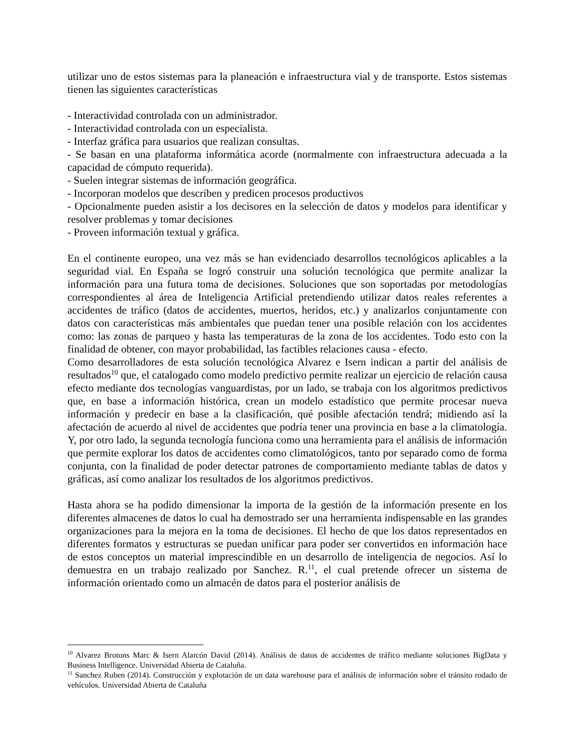utilizar uno de estos sistemas para la planeación e infraestructura vial y de transporte. Estos sistemas tienen las siguientes características
- Interactividad controlada con un administrador.
- Interactividad controlada con un especialista.
- Interfaz gráfica para usuarios que realizan consultas.
- Se basan en una plataforma informática acorde (normalmente con infraestructura adecuada a la capacidad de cómputo requerida).
- Suelen integrar sistemas de información geográfica.
- Incorporan modelos que describen y predicen procesos productivos
- Opcionalmente pueden asistir a los decisores en la selección de datos y modelos para identificar y resolver problemas y tomar decisiones
- Proveen información textual y gráfica.
En el continente europeo, una vez más se han evidenciado desarrollos tecnológicos aplicables a la seguridad vial. En España se logró construir una solución tecnológica que permite analizar la información para una futura toma de decisiones. Soluciones que son soportadas por metodologías correspondientes al área de Inteligencia Artificial pretendiendo utilizar datos reales referentes a accidentes de tráfico (datos de accidentes, muertos, heridos, etc.) y analizarlos conjuntamente con datos con características más ambientales que puedan tener una posible relación con los accidentes como: las zonas de parqueo y hasta las temperaturas de la zona de los accidentes. Todo esto con la finalidad de obtener, con mayor probabilidad, las factibles relaciones causa - efecto.
Como desarrolladores de esta solución tecnológica Alvarez e Isern indican a partir del análisis de resultados<sup>10</sup> que, el catalogado como modelo predictivo permite realizar un ejercicio de relación causa efecto mediante dos tecnologías vanguardistas, por un lado, se trabaja con los algoritmos predictivos que, en base a información histórica, crean un modelo estadístico que permite procesar nueva información y predecir en base a la clasificación, qué posible afectación tendrá; midiendo así la afectación de acuerdo al nivel de accidentes que podría tener una provincia en base a la climatología. Y, por otro lado, la segunda tecnología funciona como una herramienta para el análisis de información que permite explorar los datos de accidentes como climatológicos, tanto por separado como de forma conjunta, con la finalidad de poder detectar patrones de comportamiento mediante tablas de datos y gráficas, así como analizar los resultados de los algoritmos predictivos.
Hasta ahora se ha podido dimensionar la importa de la gestión de la información presente en los diferentes almacenes de datos lo cual ha demostrado ser una herramienta indispensable en las grandes organizaciones para la mejora en la toma de decisiones. El hecho de que los datos representados en diferentes formatos y estructuras se puedan unificar para poder ser convertidos en información hace de estos conceptos un material imprescindible en un desarrollo de inteligencia de negocios. Así lo demuestra en un trabajo realizado por Sanchez. R.<sup>11</sup>, el cual pretende ofrecer un sistema de información orientado como un almacén de datos para el posterior análisis de
<sup>10</sup> Alvarez Brotons Marc & Isern Alarcón David (2014). Análisis de datos de accidentes de tráfico mediante soluciones BigData y Business Intelligence. Universidad Abierta de Cataluña.
<sup>11</sup> Sanchez Ruben (2014). Construcción y explotación de un data warehouse para el análisis de información sobre el tránsito rodado de vehículos. Universidad Abierta de Cataluña